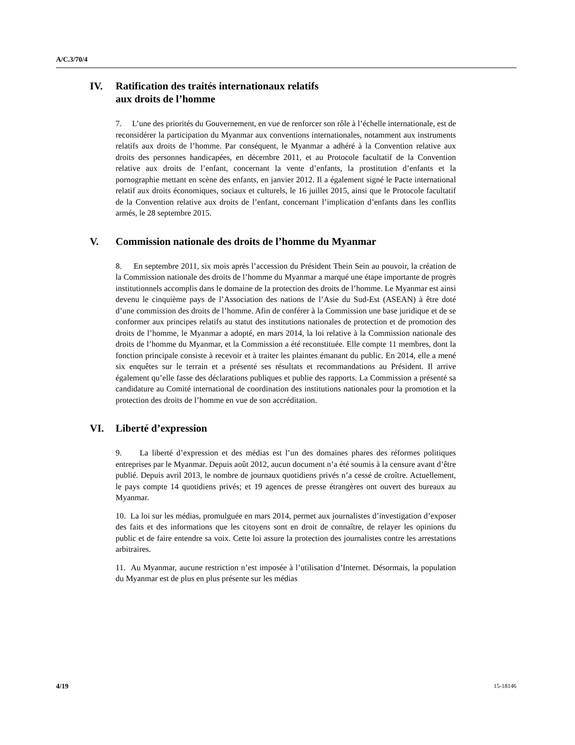A/C.3/70/4
IV. Ratification des traités internationaux relatifs
aux droits de l’homme
7. L’une des priorités du Gouvernement, en vue de renforcer son rôle à l’échelle internationale, est de reconsidérer la participation du Myanmar aux conventions internationales, notamment aux instruments relatifs aux droits de l’homme. Par conséquent, le Myanmar a adhéré à la Convention relative aux droits des personnes handicapées, en décembre 2011, et au Protocole facultatif de la Convention relative aux droits de l’enfant, concernant la vente d’enfants, la prostitution d’enfants et la pornographie mettant en scène des enfants, en janvier 2012. Il a également signé le Pacte international relatif aux droits économiques, sociaux et culturels, le 16 juillet 2015, ainsi que le Protocole facultatif de la Convention relative aux droits de l’enfant, concernant l’implication d’enfants dans les conflits armés, le 28 septembre 2015.
V. Commission nationale des droits de l’homme du Myanmar
8. En septembre 2011, six mois après l’accession du Président Thein Sein au pouvoir, la création de la Commission nationale des droits de l’homme du Myanmar a marqué une étape importante de progrès institutionnels accomplis dans le domaine de la protection des droits de l’homme. Le Myanmar est ainsi devenu le cinquième pays de l’Association des nations de l’Asie du Sud-Est (ASEAN) à être doté d’une commission des droits de l’homme. Afin de conférer à la Commission une base juridique et de se conformer aux principes relatifs au statut des institutions nationales de protection et de promotion des droits de l’homme, le Myanmar a adopté, en mars 2014, la loi relative à la Commission nationale des droits de l’homme du Myanmar, et la Commission a été reconstituée. Elle compte 11 membres, dont la fonction principale consiste à recevoir et à traiter les plaintes émanant du public. En 2014, elle a mené six enquêtes sur le terrain et a présenté ses résultats et recommandations au Président. Il arrive également qu’elle fasse des déclarations publiques et publie des rapports. La Commission a présenté sa candidature au Comité international de coordination des institutions nationales pour la promotion et la protection des droits de l’homme en vue de son accréditation.
VI. Liberté d’expression
9. La liberté d’expression et des médias est l’un des domaines phares des réformes politiques entreprises par le Myanmar. Depuis août 2012, aucun document n’a été soumis à la censure avant d’être publié. Depuis avril 2013, le nombre de journaux quotidiens privés n’a cessé de croître. Actuellement, le pays compte 14 quotidiens privés; et 19 agences de presse étrangères ont ouvert des bureaux au Myanmar.
10. La loi sur les médias, promulguée en mars 2014, permet aux journalistes d’investigation d’exposer des faits et des informations que les citoyens sont en droit de connaître, de relayer les opinions du public et de faire entendre sa voix. Cette loi assure la protection des journalistes contre les arrestations arbitraires.
11. Au Myanmar, aucune restriction n’est imposée à l’utilisation d’Internet. Désormais, la population du Myanmar est de plus en plus présente sur les médias
4/19 15-18146